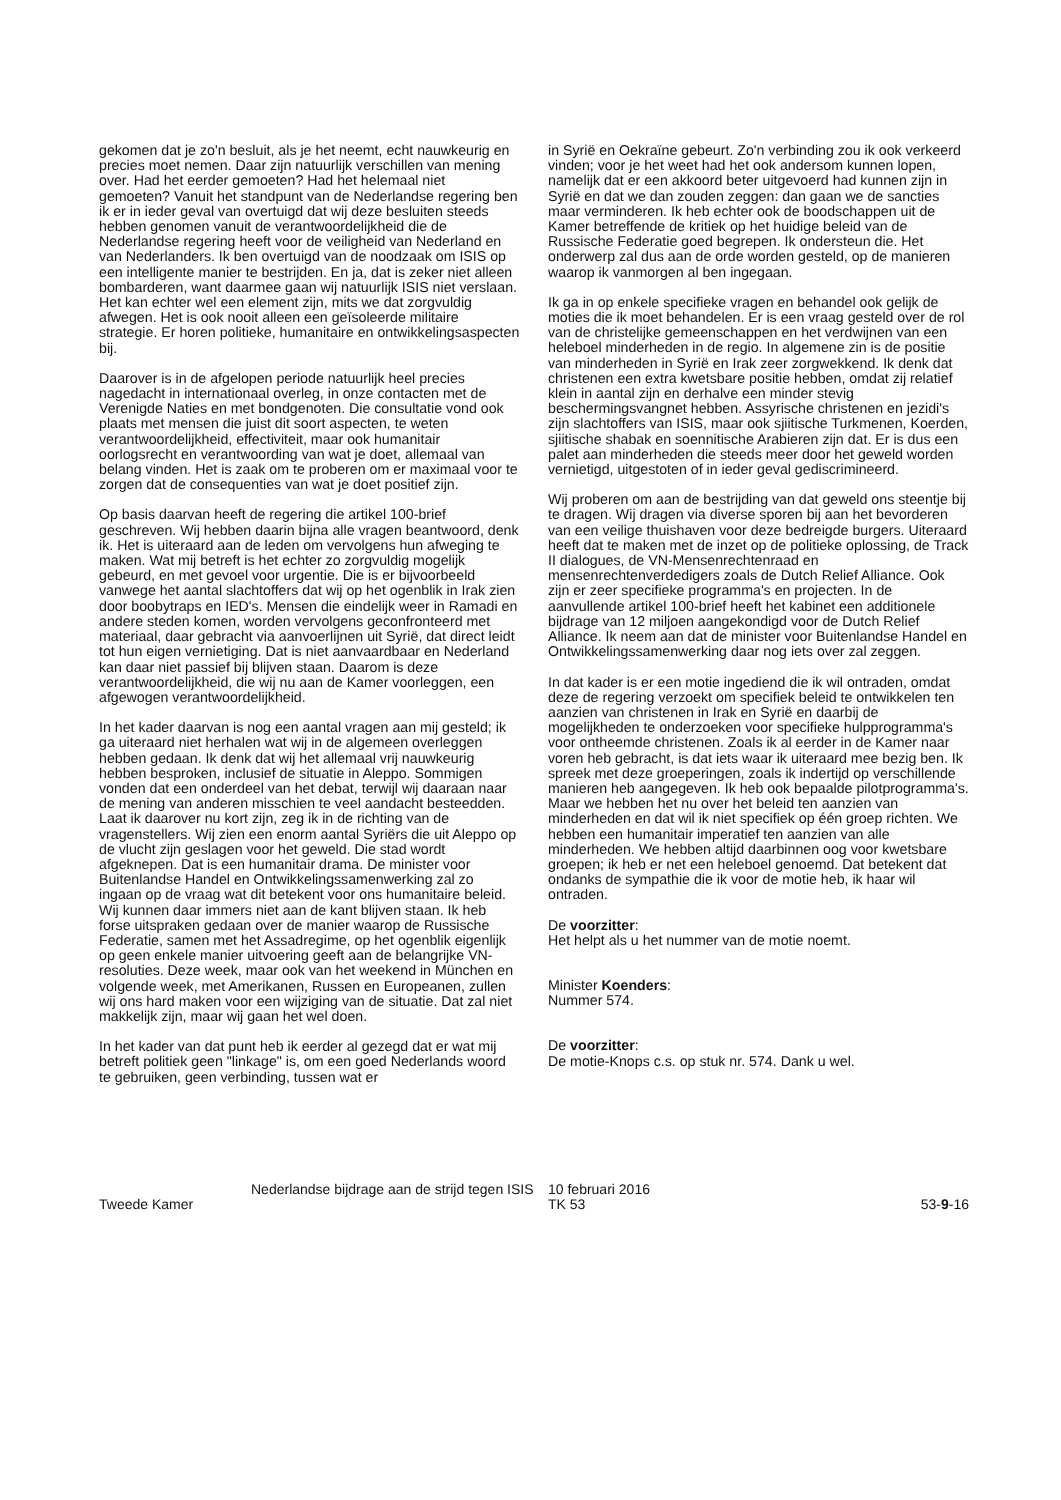gekomen dat je zo'n besluit, als je het neemt, echt nauwkeurig en precies moet nemen. Daar zijn natuurlijk verschillen van mening over. Had het eerder gemoeten? Had het helemaal niet gemoeten? Vanuit het standpunt van de Nederlandse regering ben ik er in ieder geval van overtuigd dat wij deze besluiten steeds hebben genomen vanuit de verantwoordelijkheid die de Nederlandse regering heeft voor de veiligheid van Nederland en van Nederlanders. Ik ben overtuigd van de noodzaak om ISIS op een intelligente manier te bestrijden. En ja, dat is zeker niet alleen bombarderen, want daarmee gaan wij natuurlijk ISIS niet verslaan. Het kan echter wel een element zijn, mits we dat zorgvuldig afwegen. Het is ook nooit alleen een geïsoleerde militaire strategie. Er horen politieke, humanitaire en ontwikkelingsaspecten bij.
Daarover is in de afgelopen periode natuurlijk heel precies nagedacht in internationaal overleg, in onze contacten met de Verenigde Naties en met bondgenoten. Die consultatie vond ook plaats met mensen die juist dit soort aspecten, te weten verantwoordelijkheid, effectiviteit, maar ook humanitair oorlogsrecht en verantwoording van wat je doet, allemaal van belang vinden. Het is zaak om te proberen om er maximaal voor te zorgen dat de consequenties van wat je doet positief zijn.
Op basis daarvan heeft de regering die artikel 100-brief geschreven. Wij hebben daarin bijna alle vragen beantwoord, denk ik. Het is uiteraard aan de leden om vervolgens hun afweging te maken. Wat mij betreft is het echter zo zorgvuldig mogelijk gebeurd, en met gevoel voor urgentie. Die is er bijvoorbeeld vanwege het aantal slachtoffers dat wij op het ogenblik in Irak zien door boobytraps en IED's. Mensen die eindelijk weer in Ramadi en andere steden komen, worden vervolgens geconfronteerd met materiaal, daar gebracht via aanvoerlijnen uit Syrië, dat direct leidt tot hun eigen vernietiging. Dat is niet aanvaardbaar en Nederland kan daar niet passief bij blijven staan. Daarom is deze verantwoordelijkheid, die wij nu aan de Kamer voorleggen, een afgewogen verantwoordelijkheid.
In het kader daarvan is nog een aantal vragen aan mij gesteld; ik ga uiteraard niet herhalen wat wij in de algemeen overleggen hebben gedaan. Ik denk dat wij het allemaal vrij nauwkeurig hebben besproken, inclusief de situatie in Aleppo. Sommigen vonden dat een onderdeel van het debat, terwijl wij daaraan naar de mening van anderen misschien te veel aandacht besteedden. Laat ik daarover nu kort zijn, zeg ik in de richting van de vragenstellers. Wij zien een enorm aantal Syriërs die uit Aleppo op de vlucht zijn geslagen voor het geweld. Die stad wordt afgeknepen. Dat is een humanitair drama. De minister voor Buitenlandse Handel en Ontwikkelingssamenwerking zal zo ingaan op de vraag wat dit betekent voor ons humanitaire beleid. Wij kunnen daar immers niet aan de kant blijven staan. Ik heb forse uitspraken gedaan over de manier waarop de Russische Federatie, samen met het Assadregime, op het ogenblik eigenlijk op geen enkele manier uitvoering geeft aan de belangrijke VN-resoluties. Deze week, maar ook van het weekend in München en volgende week, met Amerikanen, Russen en Europeanen, zullen wij ons hard maken voor een wijziging van de situatie. Dat zal niet makkelijk zijn, maar wij gaan het wel doen.
In het kader van dat punt heb ik eerder al gezegd dat er wat mij betreft politiek geen "linkage" is, om een goed Nederlands woord te gebruiken, geen verbinding, tussen wat er
in Syrië en Oekraïne gebeurt. Zo'n verbinding zou ik ook verkeerd vinden; voor je het weet had het ook andersom kunnen lopen, namelijk dat er een akkoord beter uitgevoerd had kunnen zijn in Syrië en dat we dan zouden zeggen: dan gaan we de sancties maar verminderen. Ik heb echter ook de boodschappen uit de Kamer betreffende de kritiek op het huidige beleid van de Russische Federatie goed begrepen. Ik ondersteun die. Het onderwerp zal dus aan de orde worden gesteld, op de manieren waarop ik vanmorgen al ben ingegaan.
Ik ga in op enkele specifieke vragen en behandel ook gelijk de moties die ik moet behandelen. Er is een vraag gesteld over de rol van de christelijke gemeenschappen en het verdwijnen van een heleboel minderheden in de regio. In algemene zin is de positie van minderheden in Syrië en Irak zeer zorgwekkend. Ik denk dat christenen een extra kwetsbare positie hebben, omdat zij relatief klein in aantal zijn en derhalve een minder stevig beschermingsvangnet hebben. Assyrische christenen en jezidi's zijn slachtoffers van ISIS, maar ook sjiitische Turkmenen, Koerden, sjiitische shabak en soennitische Arabieren zijn dat. Er is dus een palet aan minderheden die steeds meer door het geweld worden vernietigd, uitgestoten of in ieder geval gediscrimineerd.
Wij proberen om aan de bestrijding van dat geweld ons steentje bij te dragen. Wij dragen via diverse sporen bij aan het bevorderen van een veilige thuishaven voor deze bedreigde burgers. Uiteraard heeft dat te maken met de inzet op de politieke oplossing, de Track II dialogues, de VN-Mensenrechtenraad en mensenrechtenverdedigers zoals de Dutch Relief Alliance. Ook zijn er zeer specifieke programma's en projecten. In de aanvullende artikel 100-brief heeft het kabinet een additionele bijdrage van 12 miljoen aangekondigd voor de Dutch Relief Alliance. Ik neem aan dat de minister voor Buitenlandse Handel en Ontwikkelingssamenwerking daar nog iets over zal zeggen.
In dat kader is er een motie ingediend die ik wil ontraden, omdat deze de regering verzoekt om specifiek beleid te ontwikkelen ten aanzien van christenen in Irak en Syrië en daarbij de mogelijkheden te onderzoeken voor specifieke hulpprogramma's voor ontheemde christenen. Zoals ik al eerder in de Kamer naar voren heb gebracht, is dat iets waar ik uiteraard mee bezig ben. Ik spreek met deze groeperingen, zoals ik indertijd op verschillende manieren heb aangegeven. Ik heb ook bepaalde pilotprogramma's. Maar we hebben het nu over het beleid ten aanzien van minderheden en dat wil ik niet specifiek op één groep richten. We hebben een humanitair imperatief ten aanzien van alle minderheden. We hebben altijd daarbinnen oog voor kwetsbare groepen; ik heb er net een heleboel genoemd. Dat betekent dat ondanks de sympathie die ik voor de motie heb, ik haar wil ontraden.
De voorzitter:
Het helpt als u het nummer van de motie noemt.
Minister Koenders:
Nummer 574.
De voorzitter:
De motie-Knops c.s. op stuk nr. 574. Dank u wel.
Tweede Kamer
Nederlandse bijdrage aan de strijd tegen ISIS
10 februari 2016
TK 53
53-9-16